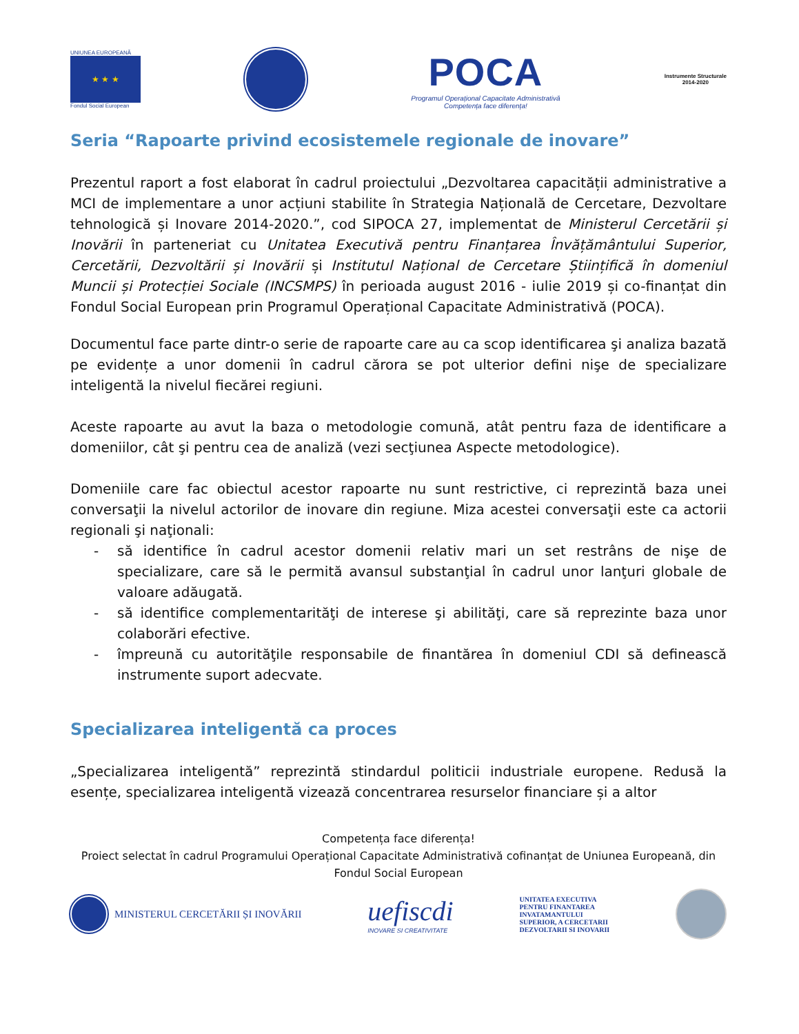UNIUNEA EUROPEANĂ
★ ★ ★
Fondul Social European
POCA
Programul Operațional Capacitate Administrativă
Competența face diferența!
Instrumente Structurale
2014-2020
Seria “Rapoarte privind ecosistemele regionale de inovare”
Prezentul raport a fost elaborat în cadrul proiectului „Dezvoltarea capacității administrative a MCI de implementare a unor acțiuni stabilite în Strategia Națională de Cercetare, Dezvoltare tehnologică și Inovare 2014-2020.”, cod SIPOCA 27, implementat de Ministerul Cercetării și Inovării în parteneriat cu Unitatea Executivă pentru Finanțarea Învățământului Superior, Cercetării, Dezvoltării și Inovării și Institutul Național de Cercetare Științifică în domeniul Muncii și Protecției Sociale (INCSMPS) în perioada august 2016 - iulie 2019 și co-finanțat din Fondul Social European prin Programul Operațional Capacitate Administrativă (POCA).
Documentul face parte dintr-o serie de rapoarte care au ca scop identificarea şi analiza bazată pe evidențe a unor domenii în cadrul cărora se pot ulterior defini nişe de specializare inteligentă la nivelul fiecărei regiuni.
Aceste rapoarte au avut la baza o metodologie comună, atât pentru faza de identificare a domeniilor, cât şi pentru cea de analiză (vezi secţiunea Aspecte metodologice).
Domeniile care fac obiectul acestor rapoarte nu sunt restrictive, ci reprezintă baza unei conversaţii la nivelul actorilor de inovare din regiune. Miza acestei conversaţii este ca actorii regionali şi naţionali:
- să identifice în cadrul acestor domenii relativ mari un set restrâns de nişe de specializare, care să le permită avansul substanţial în cadrul unor lanţuri globale de valoare adăugată.
- să identifice complementarităţi de interese şi abilităţi, care să reprezinte baza unor colaborări efective.
- împreună cu autorităţile responsabile de finantărea în domeniul CDI să definească instrumente suport adecvate.
Specializarea inteligentă ca proces
„Specializarea inteligentă” reprezintă stindardul politicii industriale europene. Redusă la esențe, specializarea inteligentă vizează concentrarea resurselor financiare și a altor
Competența face diferența!
Proiect selectat în cadrul Programului Operațional Capacitate Administrativă cofinanțat de Uniunea Europeană, din Fondul Social European
MINISTERUL CERCETĂRII ȘI INOVĂRII
uefiscdi
INOVARE SI CREATIVITATE
UNITATEA EXECUTIVA
PENTRU FINANTAREA
INVATAMANTULUI
SUPERIOR, A CERCETARII
DEZVOLTARII SI INOVARII